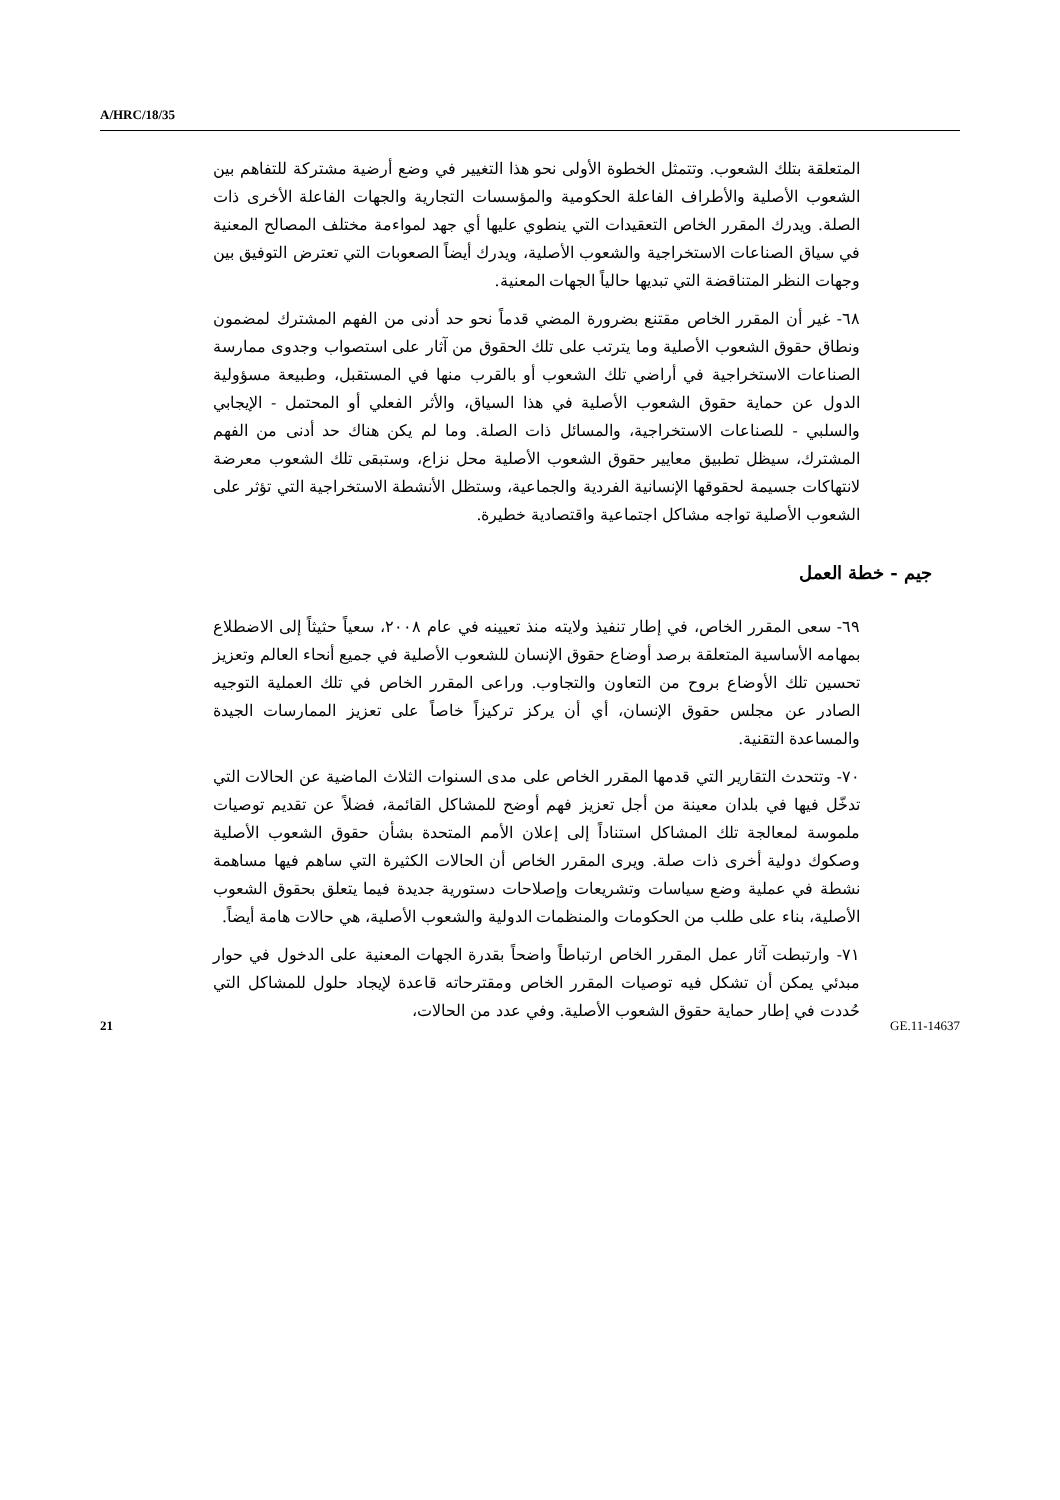A/HRC/18/35
المتعلقة بتلك الشعوب. وتتمثل الخطوة الأولى نحو هذا التغيير في وضع أرضية مشتركة للتفاهم بين الشعوب الأصلية والأطراف الفاعلة الحكومية والمؤسسات التجارية والجهات الفاعلة الأخرى ذات الصلة. ويدرك المقرر الخاص التعقيدات التي ينطوي عليها أي جهد لمواءمة مختلف المصالح المعنية في سياق الصناعات الاستخراجية والشعوب الأصلية، ويدرك أيضاً الصعوبات التي تعترض التوفيق بين وجهات النظر المتناقضة التي تبديها حالياً الجهات المعنية.
٦٨- غير أن المقرر الخاص مقتنع بضرورة المضي قدماً نحو حد أدنى من الفهم المشترك لمضمون ونطاق حقوق الشعوب الأصلية وما يترتب على تلك الحقوق من آثار على استصواب وجدوى ممارسة الصناعات الاستخراجية في أراضي تلك الشعوب أو بالقرب منها في المستقبل، وطبيعة مسؤولية الدول عن حماية حقوق الشعوب الأصلية في هذا السياق، والأثر الفعلي أو المحتمل - الإيجابي والسلبي - للصناعات الاستخراجية، والمسائل ذات الصلة. وما لم يكن هناك حد أدنى من الفهم المشترك، سيظل تطبيق معايير حقوق الشعوب الأصلية محل نزاع، وستبقى تلك الشعوب معرضة لانتهاكات جسيمة لحقوقها الإنسانية الفردية والجماعية، وستظل الأنشطة الاستخراجية التي تؤثر على الشعوب الأصلية تواجه مشاكل اجتماعية واقتصادية خطيرة.
جيم - خطة العمل
٦٩- سعى المقرر الخاص، في إطار تنفيذ ولايته منذ تعيينه في عام ٢٠٠٨، سعياً حثيثاً إلى الاضطلاع بمهامه الأساسية المتعلقة برصد أوضاع حقوق الإنسان للشعوب الأصلية في جميع أنحاء العالم وتعزيز تحسين تلك الأوضاع بروح من التعاون والتجاوب. وراعى المقرر الخاص في تلك العملية التوجيه الصادر عن مجلس حقوق الإنسان، أي أن يركز تركيزاً خاصاً على تعزيز الممارسات الجيدة والمساعدة التقنية.
٧٠- وتتحدث التقارير التي قدمها المقرر الخاص على مدى السنوات الثلاث الماضية عن الحالات التي تدخّل فيها في بلدان معينة من أجل تعزيز فهم أوضح للمشاكل القائمة، فضلاً عن تقديم توصيات ملموسة لمعالجة تلك المشاكل استناداً إلى إعلان الأمم المتحدة بشأن حقوق الشعوب الأصلية وصكوك دولية أخرى ذات صلة. ويرى المقرر الخاص أن الحالات الكثيرة التي ساهم فيها مساهمة نشطة في عملية وضع سياسات وتشريعات وإصلاحات دستورية جديدة فيما يتعلق بحقوق الشعوب الأصلية، بناء على طلب من الحكومات والمنظمات الدولية والشعوب الأصلية، هي حالات هامة أيضاً.
٧١- وارتبطت آثار عمل المقرر الخاص ارتباطاً واضحاً بقدرة الجهات المعنية على الدخول في حوار مبدئي يمكن أن تشكل فيه توصيات المقرر الخاص ومقترحاته قاعدة لإيجاد حلول للمشاكل التي حُددت في إطار حماية حقوق الشعوب الأصلية. وفي عدد من الحالات،
21 GE.11-14637